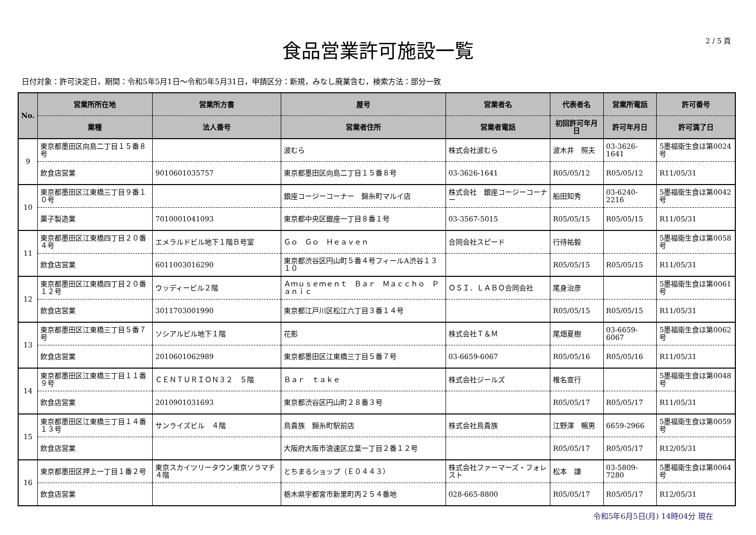2 / 5 頁
食品営業許可施設一覧
日付対象：許可決定日，期間：令和5年5月1日～令和5年5月31日，申請区分：新規，みなし廃業含む，検索方法：部分一致
| No. | 営業所所在地 | 営業所方書 | 屋号 | 営業者名 | 代表者名 | 営業所電話 | 許可番号 |
| --- | --- | --- | --- | --- | --- | --- | --- |
| | 業種 | 法人番号 | 営業者住所 | 営業者電話 | 初回許可年月日 | 許可年月日 | 許可満了日 |
| 9 | 東京都墨田区向島二丁目１５番８号 | | 波むら | 株式会社波むら | 波木井 照夫 | 03-3626-1641 | 5墨福衛生食ほ第0024号 |
| | 飲食店営業 | 9010601035757 | 東京都墨田区向島二丁目１５番８号 | 03-3626-1641 | R05/05/12 | R05/05/12 | R11/05/31 |
| 10 | 東京都墨田区江東橋三丁目９番１０号 | | 銀座コージーコーナー 錦糸町マルイ店 | 株式会社 銀座コージーコーナー | 船田知秀 | 03-6240-2216 | 5墨福衛生食ほ第0042号 |
| | 菓子製造業 | 7010001041093 | 東京都中央区銀座一丁目８番１号 | 03-3567-5015 | R05/05/15 | R05/05/15 | R11/05/31 |
| 11 | 東京都墨田区江東橋四丁目２０番４号 | エメラルドビル地下１階Ｂ号室 | Ｇｏ Ｇｏ Ｈｅａｖｅｎ | 合同会社スピード | 行待祐毅 | | 5墨福衛生食ほ第0058号 |
| | 飲食店営業 | 6011003016290 | 東京都渋谷区円山町５番４号フィールA渋谷１３１０ | | R05/05/15 | R05/05/15 | R11/05/31 |
| 12 | 東京都墨田区江東橋四丁目２０番１２号 | ウッディービル２階 | Ａｍｕｓｅｍｅｎｔ Ｂａｒ Ｍａｃｃｈｏ Ｐａｎｉｃ | ＯＳＩ．ＬＡＢＯ合同会社 | 尾身治彦 | | 5墨福衛生食ほ第0061号 |
| | 飲食店営業 | 3011703001990 | 東京都江戸川区松江六丁目３番１４号 | | R05/05/15 | R05/05/15 | R11/05/31 |
| 13 | 東京都墨田区江東橋三丁目５番７号 | ソシアルビル地下１階 | 花影 | 株式会社Ｔ＆Ｍ | 尾畑夏樹 | 03-6659-6067 | 5墨福衛生食ほ第0062号 |
| | 飲食店営業 | 2010601062989 | 東京都墨田区江東橋三丁目５番７号 | 03-6659-6067 | R05/05/16 | R05/05/16 | R11/05/31 |
| 14 | 東京都墨田区江東橋三丁目１１番９号 | ＣＥＮＴＵＲＩＯＮ３２ ５階 | Ｂａｒ ｔａｋｅ | 株式会社ジールズ | 椎名宣行 | | 5墨福衛生食ほ第0048号 |
| | 飲食店営業 | 2010901031693 | 東京都渋谷区円山町２８番３号 | | R05/05/17 | R05/05/17 | R11/05/31 |
| 15 | 東京都墨田区江東橋三丁目１４番１３号 | サンライズビル ４階 | 鳥貴族 錦糸町駅前店 | 株式会社鳥貴族 | 江野澤 暢男 | 6659-2966 | 5墨福衛生食ほ第0059号 |
| | 飲食店営業 | | 大阪府大阪市浪速区立葉一丁目２番１２号 | | R05/05/17 | R05/05/17 | R12/05/31 |
| 16 | 東京都墨田区押上一丁目１番２号 | 東京スカイツリータウン東京ソラマチ４階 | とちまるショップ（Ｅ０４４３） | 株式会社ファーマーズ・フォレスト | 松本 謙 | 03-5809-7280 | 5墨福衛生食ほ第0064号 |
| | 飲食店営業 | | 栃木県宇都宮市新里町丙２５４番地 | 028-665-8800 | R05/05/17 | R05/05/17 | R12/05/31 |
令和5年6月5日(月) 14時04分 現在